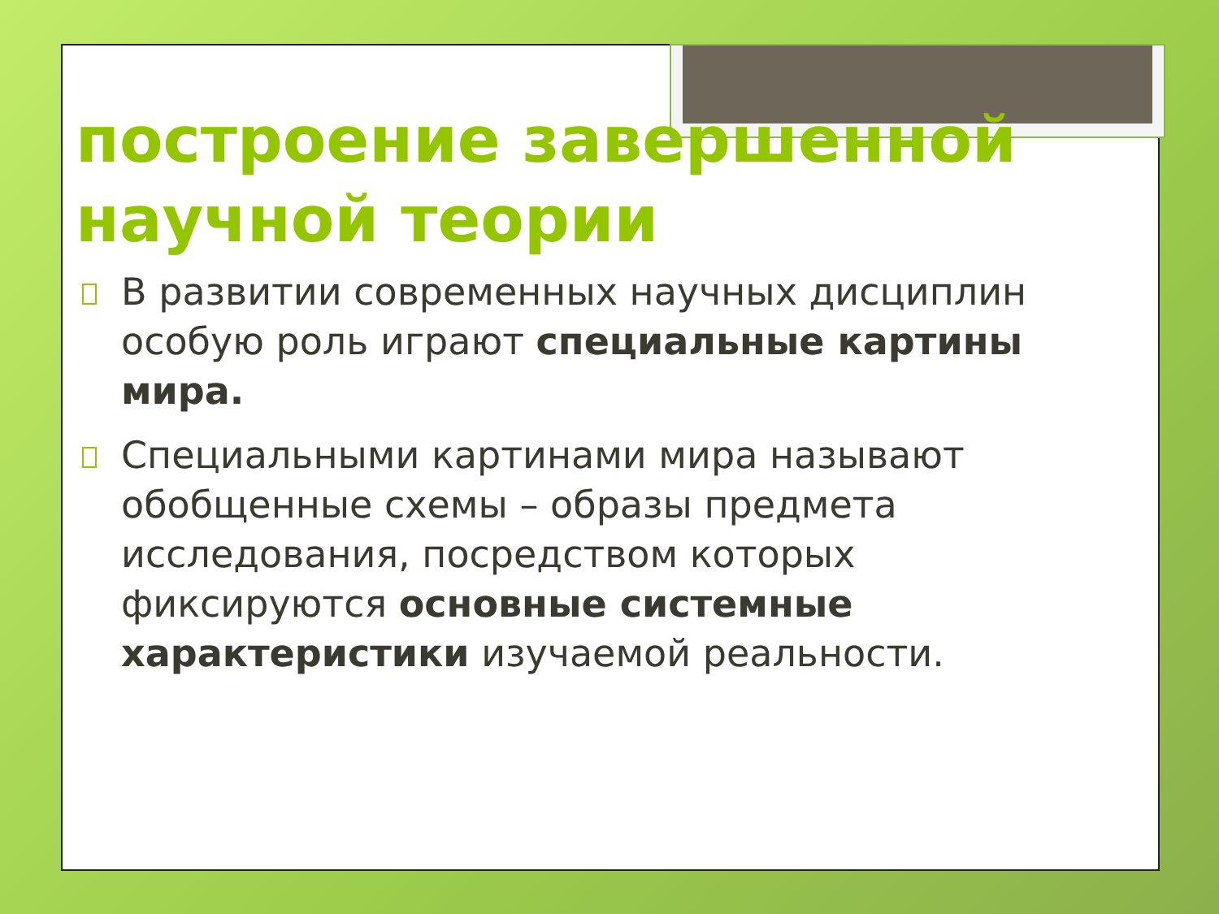построение завершенной научной теории
В развитии современных научных дисциплин особую роль играют специальные картины мира.
Специальными картинами мира называют обобщенные схемы – образы предмета исследования, посредством которых фиксируются основные системные характеристики изучаемой реальности.